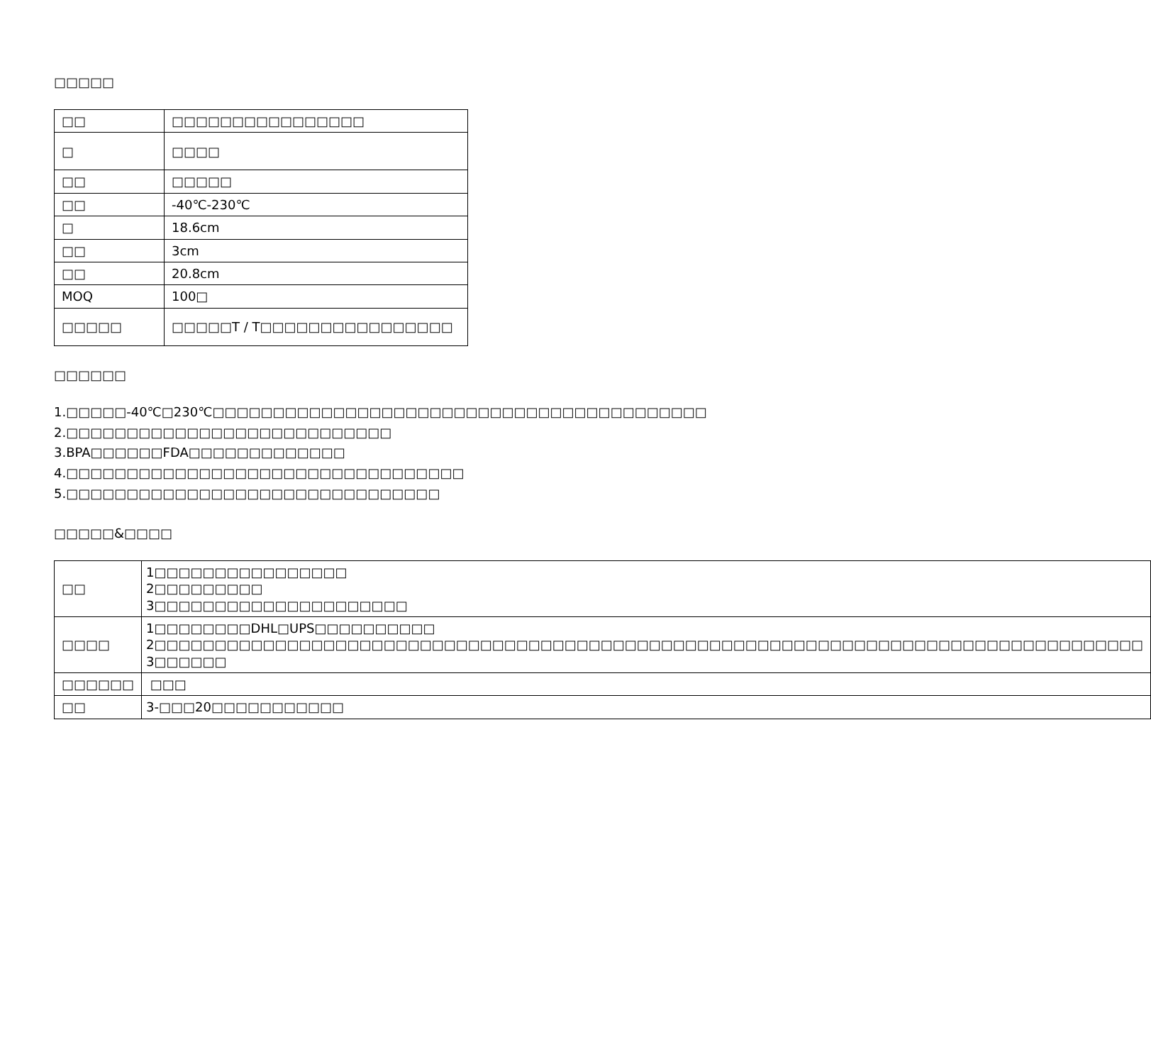□□□□□
| □□ | □□□□□□□□□□□□□□□□ |
| □ | □□□□ |
| □□ | □□□□□ |
| □□ | -40℃-230℃ |
| □ | 18.6cm |
| □□ | 3cm |
| □□ | 20.8cm |
| MOQ | 100□ |
| □□□□□ | □□□□□T / T□□□□□□□□□□□□□□□□ |
□□□□□□
1.□□□□□-40℃□230℃□□□□□□□□□□□□□□□□□□□□□□□□□□□□□□□□□□□□□□□□□
2.□□□□□□□□□□□□□□□□□□□□□□□□□□□
3.BPA□□□□□□FDA□□□□□□□□□□□□□
4.□□□□□□□□□□□□□□□□□□□□□□□□□□□□□□□□□
5.□□□□□□□□□□□□□□□□□□□□□□□□□□□□□□□
□□□□□&□□□□
| □□ | 1□□□□□□□□□□□□□□□□ 2□□□□□□□□□ 3□□□□□□□□□□□□□□□□□□□□□ |
| □□□□ | 1□□□□□□□□DHL□UPS□□□□□□□□□□ 2□□□□□□□□□□□□□□□□□□□□□□□□□□□□□□□□□□□□□□□□□□□□□□□□□□□□□□□□□□□□□□□□□□□□□□□□□□□□□□□□□□ 3□□□□□□ |
| □□□□□□ | □□□ |
| □□ | 3-□□□20□□□□□□□□□□□ |